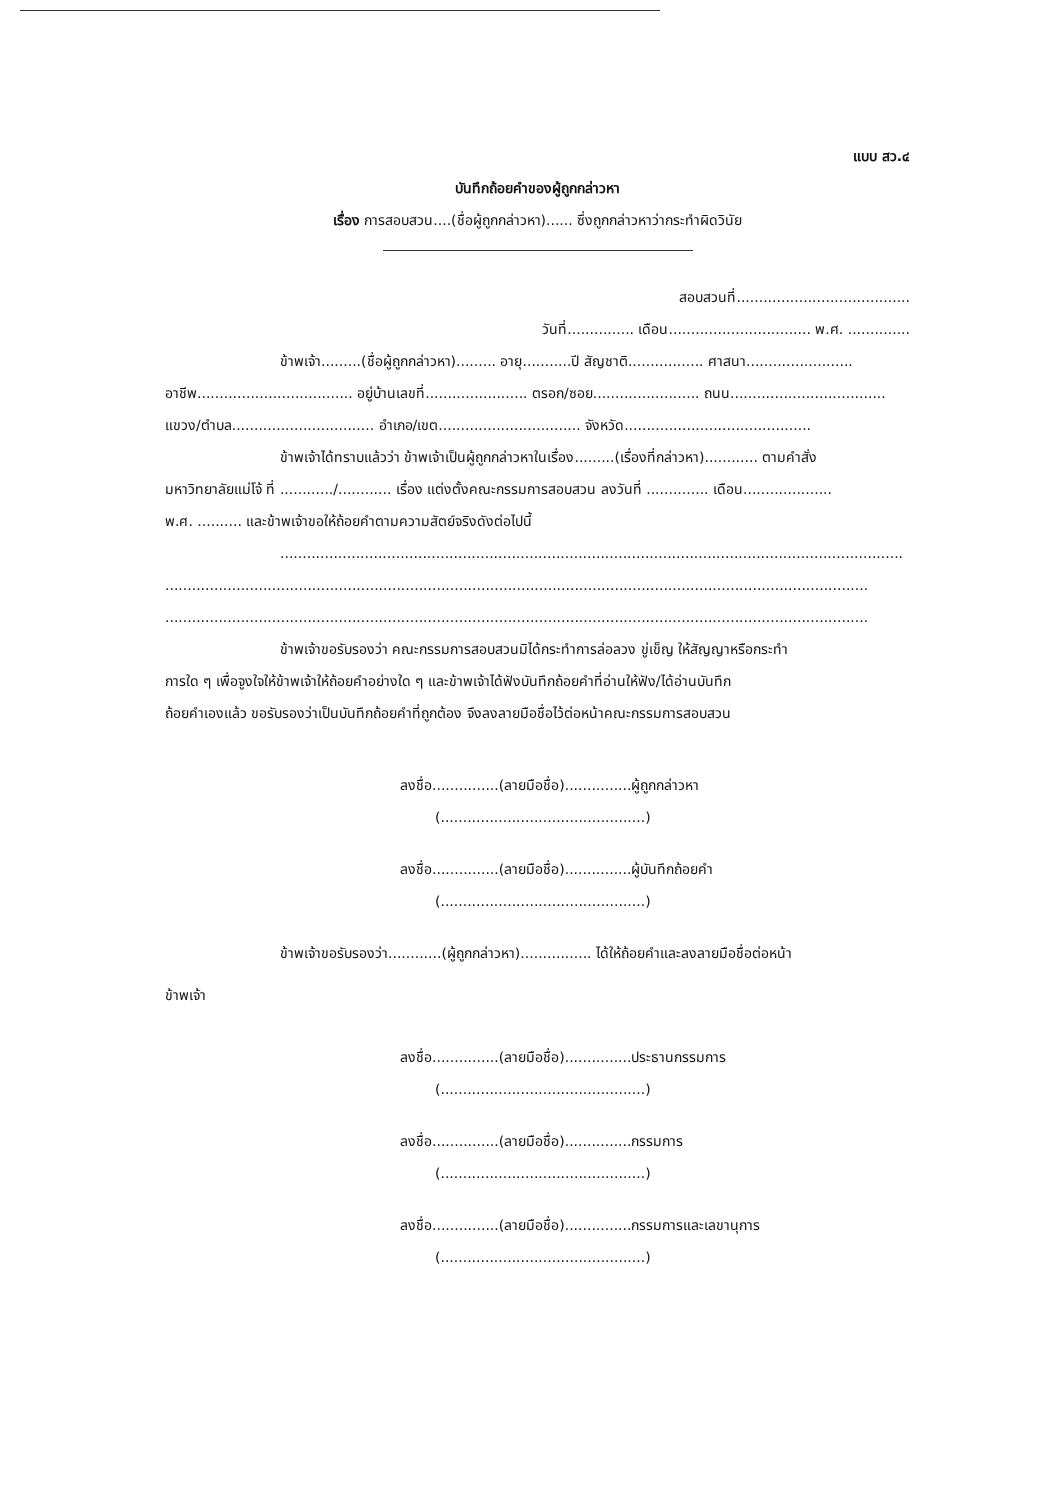แบบ สว.๔
บันทึกถ้อยคำของผู้ถูกกล่าวหา
เรื่อง การสอบสวน....(ชื่อผู้ถูกกล่าวหา)...... ซึ่งถูกกล่าวหาว่ากระทำผิดวินัย
สอบสวนที่.......................................
วันที่............... เดือน................................ พ.ศ. ..............
ข้าพเจ้า.........(ชื่อผู้ถูกกล่าวหา)......... อายุ...........ปี สัญชาติ................. ศาสนา........................
อาชีพ................................... อยู่บ้านเลขที่....................... ตรอก/ซอย........................ ถนน...................................
แขวง/ตำบล................................ อำเภอ/เขต................................ จังหวัด..........................................
ข้าพเจ้าได้ทราบแล้วว่า ข้าพเจ้าเป็นผู้ถูกกล่าวหาในเรื่อง.........(เรื่องที่กล่าวหา)............ ตามคำสั่ง
มหาวิทยาลัยแม่โจ้ ที่ ............/............ เรื่อง แต่งตั้งคณะกรรมการสอบสวน ลงวันที่ .............. เดือน....................
พ.ศ. .......... และข้าพเจ้าขอให้ถ้อยคำตามความสัตย์จริงดังต่อไปนี้
............................................................................................................................................
..............................................................................................................................................................
..............................................................................................................................................................
ข้าพเจ้าขอรับรองว่า คณะกรรมการสอบสวนมิได้กระทำการล่อลวง ขู่เข็ญ ให้สัญญาหรือกระทำ
การใด ๆ เพื่อจูงใจให้ข้าพเจ้าให้ถ้อยคำอย่างใด ๆ และข้าพเจ้าได้ฟังบันทึกถ้อยคำที่อ่านให้ฟัง/ได้อ่านบันทึก
ถ้อยคำเองแล้ว ขอรับรองว่าเป็นบันทึกถ้อยคำที่ถูกต้อง จึงลงลายมือชื่อไว้ต่อหน้าคณะกรรมการสอบสวน
ลงชื่อ...............(ลายมือชื่อ)...............ผู้ถูกกล่าวหา
(..............................................)
ลงชื่อ...............(ลายมือชื่อ)...............ผู้บันทึกถ้อยคำ
(..............................................)
ข้าพเจ้าขอรับรองว่า............(ผู้ถูกกล่าวหา)................ ได้ให้ถ้อยคำและลงลายมือชื่อต่อหน้า
ข้าพเจ้า
ลงชื่อ...............(ลายมือชื่อ)...............ประธานกรรมการ
(..............................................)
ลงชื่อ...............(ลายมือชื่อ)...............กรรมการ
(..............................................)
ลงชื่อ...............(ลายมือชื่อ)...............กรรมการและเลขานุการ
(..............................................)